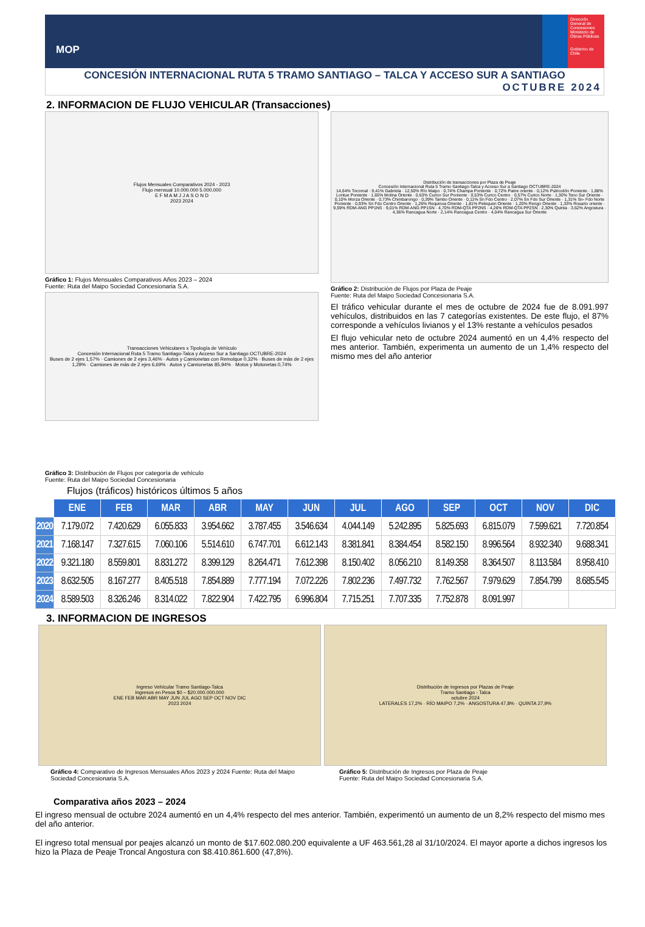MOP
Dirección General de Concesiones
Ministerio de Obras Públicas
Gobierno de Chile
CONCESIÓN INTERNACIONAL RUTA 5 TRAMO SANTIAGO – TALCA Y ACCESO SUR A SANTIAGO
OCTUBRE 2024
2. INFORMACION DE FLUJO VEHICULAR (Transacciones)
Flujos Mensuales Comparativos 2024 - 2023
Flujo mensual 10.000.000 5.000.000
E F M A M J J A S O N D
2023 2024
Gráfico 1: Flujos Mensuales Comparativos Años 2023 – 2024
Fuente: Ruta del Maipo Sociedad Concesionaria S.A.
Transacciones Vehiculares x Tipología de Vehículo
Concesión Internacional Ruta 5 Tramo Santiago-Talca y Acceso Sur a Santiago OCTUBRE-2024
Buses de 2 ejes 1,57% · Camiones de 2 ejes 3,46% · Autos y Camionetas con Remolque 0,32% · Buses de más de 2 ejes 1,29% · Camiones de más de 2 ejes 6,69% · Autos y Camionetas 85,94% · Motos y Motonetas 0,74%
Distribución de transacciones por Plaza de Peaje
Concesión Internacional Ruta 5 Tramo Santiago-Talca y Acceso Sur a Santiago OCTUBRE-2024
14,64% Tocornal · 9,41% Gabriela · 12,50% Río Maipo · 0,74% Champa Poniente · 0,72% Paine oriente · 0,12% Pulmodón Poniente · 1,88% Lontue Poniente · 1,65% Molina Oriente · 0,63% Curico Sur Poniente · 0,53% Curico Centro · 0,57% Curico Norte · 1,30% Teno Sur Oriente · 0,10% Morza Oriente · 0,73% Chimbarongo · 0,39% Tambo Oriente · 0,11% Sn Fdo Centro · 2,07% Sn Fdo Sur Oriente · 1,31% Sn- Fdo Norte Poniente · 0,93% Sn Fdo Centro Oriente · 1,26% Requinoa Oriente · 1,81% Pelequen Oriente · 1,20% Rengo Oriente · 1,33% Rosario oriente · 9,59% RDM-ANG PP1NS · 9,01% RDM-ANG PP1SN · 4,70% RDM-QTA PP2NS · 4,26% RDM-QTA PP2SN · 2,30% Quinta · 3,62% Angostura · 4,36% Rancagua Norte · 2,14% Rancagua Centro · 4,04% Rancagua Sur Oriente
Gráfico 2: Distribución de Flujos por Plaza de Peaje
Fuente: Ruta del Maipo Sociedad Concesionaria S.A.
El tráfico vehicular durante el mes de octubre de 2024 fue de 8.091.997 vehículos, distribuidos en las 7 categorías existentes. De este flujo, el 87% corresponde a vehículos livianos y el 13% restante a vehículos pesados
El flujo vehicular neto de octubre 2024 aumentó en un 4,4% respecto del mes anterior. También, experimenta un aumento de un 1,4% respecto del mismo mes del año anterior
Gráfico 3: Distribución de Flujos por categoría de vehículo
Fuente: Ruta del Maipo Sociedad Concesionaria
Flujos (tráficos) históricos últimos 5 años
| | ENE | FEB | MAR | ABR | MAY | JUN | JUL | AGO | SEP | OCT | NOV | DIC |
| 2020 | 7.179.072 | 7.420.629 | 6.055.833 | 3.954.662 | 3.787.455 | 3.546.634 | 4.044.149 | 5.242.895 | 5.825.693 | 6.815.079 | 7.599.621 | 7.720.854 |
| 2021 | 7.168.147 | 7.327.615 | 7.060.106 | 5.514.610 | 6.747.701 | 6.612.143 | 8.381.841 | 8.384.454 | 8.582.150 | 8.996.564 | 8.932.340 | 9.688.341 |
| 2022 | 9.321.180 | 8.559.801 | 8.831.272 | 8.399.129 | 8.264.471 | 7.612.398 | 8.150.402 | 8.056.210 | 8.149.358 | 8.364.507 | 8.113.584 | 8.958.410 |
| 2023 | 8.632.505 | 8.167.277 | 8.405.518 | 7.854.889 | 7.777.194 | 7.072.226 | 7.802.236 | 7.497.732 | 7.762.567 | 7.979.629 | 7.854.799 | 8.685.545 |
| 2024 | 8.589.503 | 8.326.246 | 8.314.022 | 7.822.904 | 7.422.795 | 6.996.804 | 7.715.251 | 7.707.335 | 7.752.878 | 8.091.997 | | |
3. INFORMACION DE INGRESOS
Ingreso Vehícular Tramo Santiago-Talca
Ingresos en Pesos $0 – $20.000.000.000
ENE FEB MAR ABR MAY JUN JUL AGO SEP OCT NOV DIC
2023 2024
Gráfico 4: Comparativo de Ingresos Mensuales Años 2023 y 2024 Fuente: Ruta del Maipo Sociedad Concesionaria S.A.
Distribución de Ingresos por Plazas de Peaje
Tramo Santiago - Talca
octubre 2024
LATERALES 17,2% · RÍO MAIPO 7,2% · ANGOSTURA 47,8% · QUINTA 27,9%
Gráfico 5: Distribución de Ingresos por Plaza de Peaje
Fuente: Ruta del Maipo Sociedad Concesionaria S.A.
Comparativa años 2023 – 2024
El ingreso mensual de octubre 2024 aumentó en un 4,4% respecto del mes anterior. También, experimentó un aumento de un 8,2% respecto del mismo mes del año anterior.
El ingreso total mensual por peajes alcanzó un monto de $17.602.080.200 equivalente a UF 463.561,28 al 31/10/2024. El mayor aporte a dichos ingresos los hizo la Plaza de Peaje Troncal Angostura con $8.410.861.600 (47,8%).